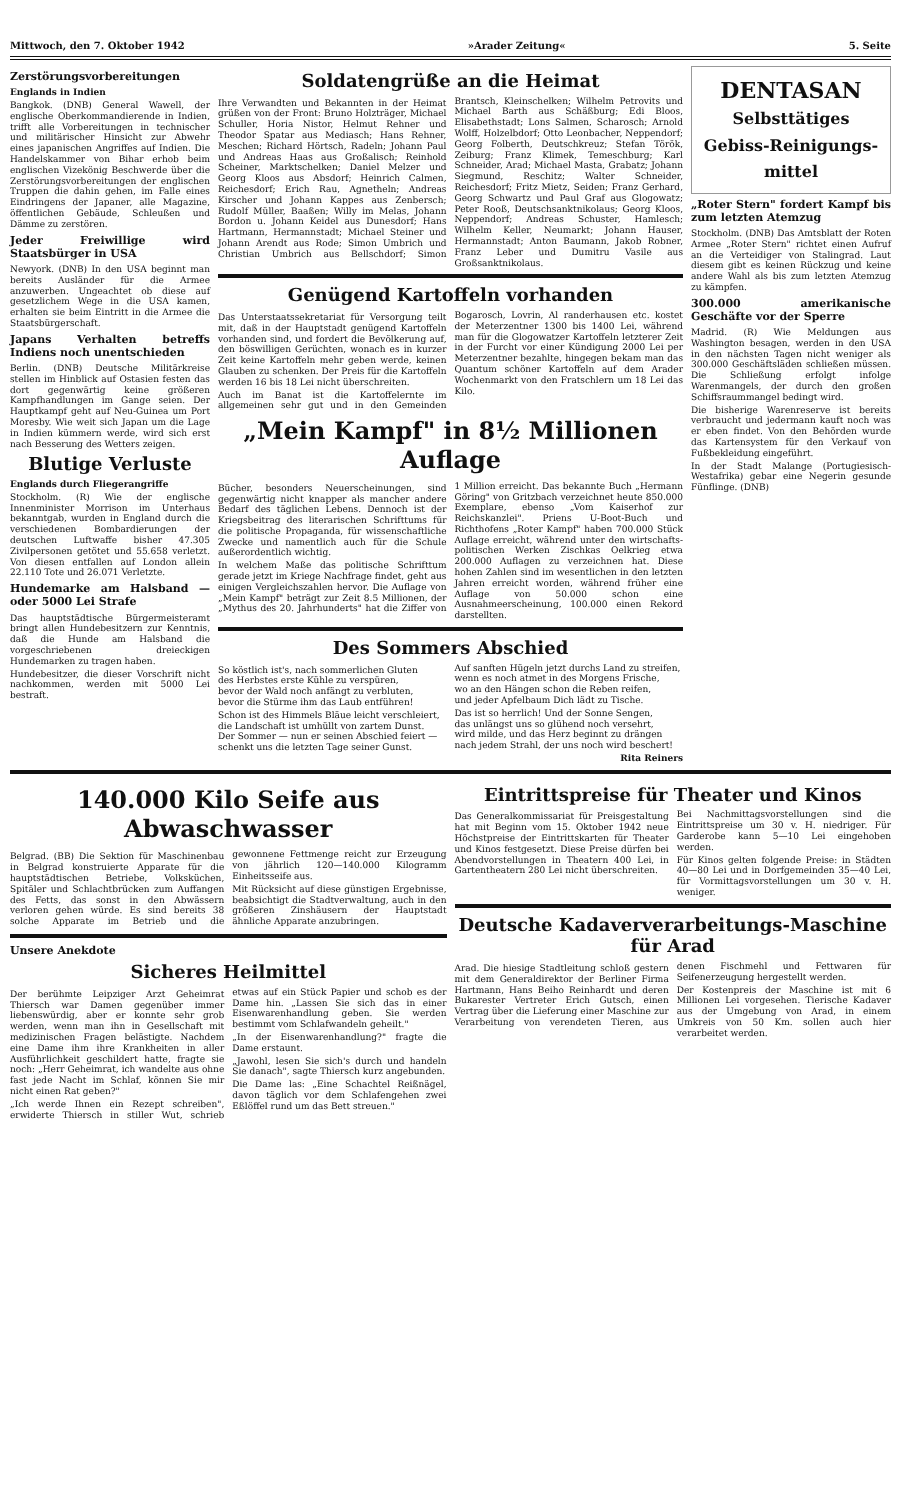Mittwoch, den 7. Oktober 1942 »Arader Zeitung« 5. Seite
Zerstörungsvorbereitungen
Englands in Indien
Bangkok. (DNB) General Wawell, der englische Oberkommandierende in Indien, trifft alle Vorbereitungen in technischer und militärischer Hinsicht zur Abwehr eines japanischen Angriffes auf Indien. Die Handelskammer von Bihar erhob beim englischen Vizekönig Beschwerde über die Zerstörungsvorbereitungen der englischen Truppen die dahin gehen, im Falle eines Eindringens der Japaner, alle Magazine, öffentlichen Gebäude, Schleußen und Dämme zu zerstören.
Jeder Freiwillige wird Staatsbürger in USA
Newyork. (DNB) In den USA beginnt man bereits Ausländer für die Armee anzuwerben. Ungeachtet ob diese auf gesetzlichem Wege in die USA kamen, erhalten sie beim Eintritt in die Armee die Staatsbürgerschaft.
Japans Verhalten betreffs Indiens noch unentschieden
Berlin. (DNB) Deutsche Militärkreise stellen im Hinblick auf Ostasien festen das dort gegenwärtig keine größeren Kampfhandlungen im Gange seien. Der Hauptkampf geht auf Neu-Guinea um Port Moresby. Wie weit sich Japan um die Lage in Indien kümmern werde, wird sich erst nach Besserung des Wetters zeigen.
Blutige Verluste
Englands durch Fliegerangriffe
Stockholm. (R) Wie der englische Innenminister Morrison im Unterhaus bekanntgab, wurden in England durch die verschiedenen Bombardierungen der deutschen Luftwaffe bisher 47.305 Zivilpersonen getötet und 55.658 verletzt. Von diesen entfallen auf London allein 22.110 Tote und 26.071 Verletzte.
Hundemarke am Halsband — oder 5000 Lei Strafe
Das hauptstädtische Bürgermeisteramt bringt allen Hundebesitzern zur Kenntnis, daß die Hunde am Halsband die vorgeschriebenen dreieckigen Hundemarken zu tragen haben.
Hundebesitzer, die dieser Vorschrift nicht nachkommen, werden mit 5000 Lei bestraft.
Soldatengrüße an die Heimat
Ihre Verwandten und Bekannten in der Heimat grüßen von der Front: Bruno Holzträger, Michael Schuller, Horia Nistor, Helmut Rehner und Theodor Spatar aus Mediasch; Hans Rehner, Meschen; Richard Hörtsch, Radeln; Johann Paul und Andreas Haas aus Großalisch; Reinhold Scheiner, Marktschelken; Daniel Melzer und Georg Kloos aus Absdorf; Heinrich Calmen, Reichesdorf; Erich Rau, Agnetheln; Andreas Kirscher und Johann Kappes aus Zenbersch; Rudolf Müller, Baaßen; Willy im Melas, Johann Bordon u. Johann Keidel aus Dunesdorf; Hans Hartmann, Hermannstadt; Michael Steiner und Johann Arendt aus Rode; Simon Umbrich und Christian Umbrich aus Bellschdorf; Simon Brantsch, Kleinschelken; Wilhelm Petrovits und Michael Barth aus Schäßburg; Edi Bloos, Elisabethstadt; Lons Salmen, Scharosch; Arnold Wolff, Holzelbdorf; Otto Leonbacher, Neppendorf; Georg Folberth, Deutschkreuz; Stefan Török, Zeiburg; Franz Klimek, Temeschburg; Karl Schneider, Arad; Michael Masta, Grabatz; Johann Siegmund, Reschitz; Walter Schneider, Reichesdorf; Fritz Mietz, Seiden; Franz Gerhard, Georg Schwartz und Paul Graf aus Glogowatz; Peter Rooß, Deutschsanktnikolaus; Georg Kloos, Neppendorf; Andreas Schuster, Hamlesch; Wilhelm Keller, Neumarkt; Johann Hauser, Hermannstadt; Anton Baumann, Jakob Robner, Franz Leber und Dumitru Vasile aus Großsanktnikolaus.
Genügend Kartoffeln vorhanden
Das Unterstaatssekretariat für Versorgung teilt mit, daß in der Hauptstadt genügend Kartoffeln vorhanden sind, und fordert die Bevölkerung auf, den böswilligen Gerüchten, wonach es in kurzer Zeit keine Kartoffeln mehr geben werde, keinen Glauben zu schenken. Der Preis für die Kartoffeln werden 16 bis 18 Lei nicht überschreiten.
Auch im Banat ist die Kartoffelernte im allgemeinen sehr gut und in den Gemeinden Bogarosch, Lovrin, Al randerhausen etc. kostet der Meterzentner 1300 bis 1400 Lei, während man für die Glogowatzer Kartoffeln letzterer Zeit in der Furcht vor einer Kündigung 2000 Lei per Meterzentner bezahlte, hingegen bekam man das Quantum schöner Kartoffeln auf dem Arader Wochenmarkt von den Fratschlern um 18 Lei das Kilo.
„Mein Kampf" in 8½ Millionen Auflage
Bücher, besonders Neuerscheinungen, sind gegenwärtig nicht knapper als mancher andere Bedarf des täglichen Lebens. Dennoch ist der Kriegsbeitrag des literarischen Schrifttums für die politische Propaganda, für wissenschaftliche Zwecke und namentlich auch für die Schule außerordentlich wichtig.
In welchem Maße das politische Schrifttum gerade jetzt im Kriege Nachfrage findet, geht aus einigen Vergleichszahlen hervor. Die Auflage von „Mein Kampf" beträgt zur Zeit 8.5 Millionen, der „Mythus des 20. Jahrhunderts" hat die Ziffer von 1 Million erreicht. Das bekannte Buch „Hermann Göring" von Gritzbach verzeichnet heute 850.000 Exemplare, ebenso „Vom Kaiserhof zur Reichskanzlei". Priens U-Boot-Buch und Richthofens „Roter Kampf" haben 700.000 Stück Auflage erreicht, während unter den wirtschafts-politischen Werken Zischkas Oelkrieg etwa 200.000 Auflagen zu verzeichnen hat. Diese hohen Zahlen sind im wesentlichen in den letzten Jahren erreicht worden, während früher eine Auflage von 50.000 schon eine Ausnahmeerscheinung, 100.000 einen Rekord darstellten.
Des Sommers Abschied
So köstlich ist's, nach sommerlichen Gluten
des Herbstes erste Kühle zu verspüren,
bevor der Wald noch anfängt zu verbluten,
bevor die Stürme ihm das Laub entführen!
Schon ist des Himmels Bläue leicht verschleiert,
die Landschaft ist umhüllt von zartem Dunst.
Der Sommer — nun er seinen Abschied feiert —
schenkt uns die letzten Tage seiner Gunst.
Auf sanften Hügeln jetzt durchs Land zu streifen,
wenn es noch atmet in des Morgens Frische,
wo an den Hängen schon die Reben reifen,
und jeder Apfelbaum Dich lädt zu Tische.
Das ist so herrlich! Und der Sonne Sengen,
das unlängst uns so glühend noch versehrt,
wird milde, und das Herz beginnt zu drängen
nach jedem Strahl, der uns noch wird beschert!
Rita Reiners
DENTASAN
Selbsttätiges Gebiss-Reinigungs-mittel
„Roter Stern" fordert Kampf bis zum letzten Atemzug
Stockholm. (DNB) Das Amtsblatt der Roten Armee „Roter Stern" richtet einen Aufruf an die Verteidiger von Stalingrad. Laut diesem gibt es keinen Rückzug und keine andere Wahl als bis zum letzten Atemzug zu kämpfen.
300.000 amerikanische Geschäfte vor der Sperre
Madrid. (R) Wie Meldungen aus Washington besagen, werden in den USA in den nächsten Tagen nicht weniger als 300.000 Geschäftsläden schließen müssen. Die Schließung erfolgt infolge Warenmangels, der durch den großen Schiffsraummangel bedingt wird.
Die bisherige Warenreserve ist bereits verbraucht und jedermann kauft noch was er eben findet. Von den Behörden wurde das Kartensystem für den Verkauf von Fußbekleidung eingeführt.
In der Stadt Malange (Portugiesisch-Westafrika) gebar eine Negerin gesunde Fünflinge. (DNB)
140.000 Kilo Seife aus Abwaschwasser
Belgrad. (BB) Die Sektion für Maschinenbau in Belgrad konstruierte Apparate für die hauptstädtischen Betriebe, Volksküchen, Spitäler und Schlachtbrücken zum Auffangen des Fetts, das sonst in den Abwässern verloren gehen würde. Es sind bereits 38 solche Apparate im Betrieb und die gewonnene Fettmenge reicht zur Erzeugung von jährlich 120—140.000 Kilogramm Einheitsseife aus.
Mit Rücksicht auf diese günstigen Ergebnisse, beabsichtigt die Stadtverwaltung, auch in den größeren Zinshäusern der Hauptstadt ähnliche Apparate anzubringen.
Unsere Anekdote
Sicheres Heilmittel
Der berühmte Leipziger Arzt Geheimrat Thiersch war Damen gegenüber immer liebenswürdig, aber er konnte sehr grob werden, wenn man ihn in Gesellschaft mit medizinischen Fragen belästigte. Nachdem eine Dame ihm ihre Krankheiten in aller Ausführlichkeit geschildert hatte, fragte sie noch: „Herr Geheimrat, ich wandelte aus ohne fast jede Nacht im Schlaf, können Sie mir nicht einen Rat geben?"
„Ich werde Ihnen ein Rezept schreiben", erwiderte Thiersch in stiller Wut, schrieb etwas auf ein Stück Papier und schob es der Dame hin. „Lassen Sie sich das in einer Eisenwarenhandlung geben. Sie werden bestimmt vom Schlafwandeln geheilt."
„In der Eisenwarenhandlung?" fragte die Dame erstaunt.
„Jawohl, lesen Sie sich's durch und handeln Sie danach", sagte Thiersch kurz angebunden.
Die Dame las: „Eine Schachtel Reißnägel, davon täglich vor dem Schlafengehen zwei Eßlöffel rund um das Bett streuen."
Eintrittspreise für Theater und Kinos
Das Generalkommissariat für Preisgestaltung hat mit Beginn vom 15. Oktober 1942 neue Höchstpreise der Eintrittskarten für Theater und Kinos festgesetzt. Diese Preise dürfen bei Abendvorstellungen in Theatern 400 Lei, in Gartentheatern 280 Lei nicht überschreiten.
Bei Nachmittagsvorstellungen sind die Eintrittspreise um 30 v. H. niedriger. Für Garderobe kann 5—10 Lei eingehoben werden.
Für Kinos gelten folgende Preise: in Städten 40—80 Lei und in Dorfgemeinden 35—40 Lei, für Vormittagsvorstellungen um 30 v. H. weniger.
Deutsche Kadaververarbeitungs-Maschine für Arad
Arad. Die hiesige Stadtleitung schloß gestern mit dem Generaldirektor der Berliner Firma Hartmann, Hans Beiho Reinhardt und deren Bukarester Vertreter Erich Gutsch, einen Vertrag über die Lieferung einer Maschine zur Verarbeitung von verendeten Tieren, aus denen Fischmehl und Fettwaren für Seifenerzeugung hergestellt werden.
Der Kostenpreis der Maschine ist mit 6 Millionen Lei vorgesehen. Tierische Kadaver aus der Umgebung von Arad, in einem Umkreis von 50 Km. sollen auch hier verarbeitet werden.